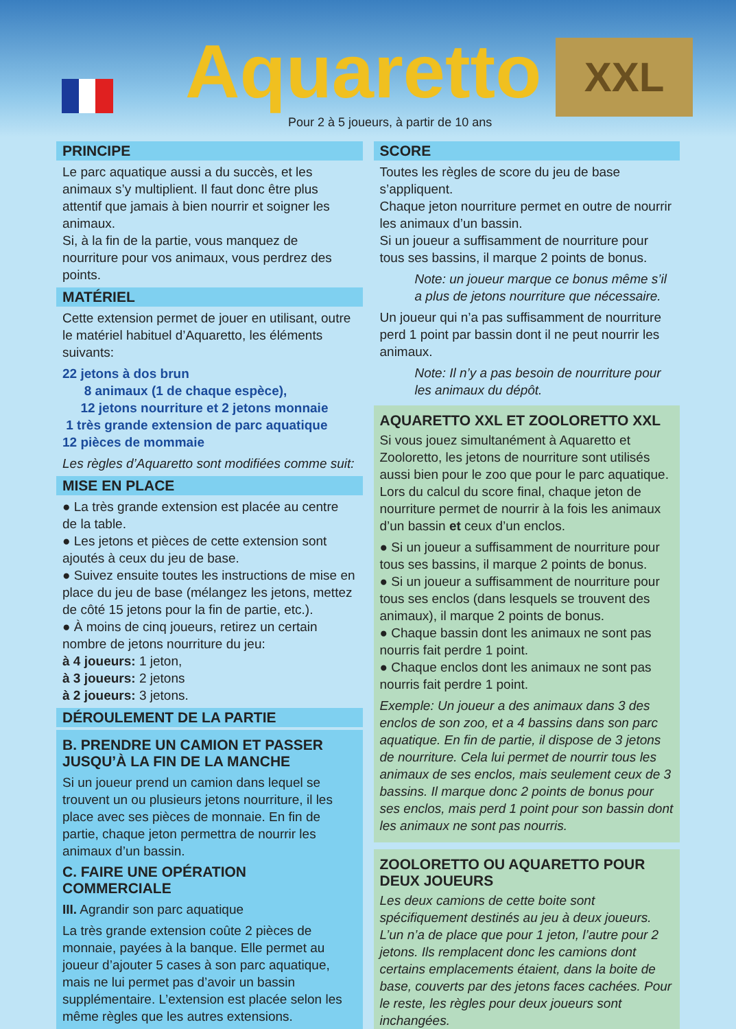Aquaretto XXL
Pour 2 à 5 joueurs, à partir de 10 ans
PRINCIPE
Le parc aquatique aussi a du succès, et les animaux s’y multiplient. Il faut donc être plus attentif que jamais à bien nourrir et soigner les animaux.
Si, à la fin de la partie, vous manquez de nourriture pour vos animaux, vous perdrez des points.
MATÉRIEL
Cette extension permet de jouer en utilisant, outre le matériel habituel d’Aquaretto, les éléments suivants:
22 jetons à dos brun
8 animaux (1 de chaque espèce),
12 jetons nourriture et 2 jetons monnaie
1 très grande extension de parc aquatique
12 pièces de mommaie
Les règles d’Aquaretto sont modifiées comme suit:
MISE EN PLACE
● La très grande extension est placée au centre de la table.
● Les jetons et pièces de cette extension sont ajoutés à ceux du jeu de base.
● Suivez ensuite toutes les instructions de mise en place du jeu de base (mélangez les jetons, mettez de côté 15 jetons pour la fin de partie, etc.).
● À moins de cinq joueurs, retirez un certain nombre de jetons nourriture du jeu:
à 4 joueurs: 1 jeton,
à 3 joueurs: 2 jetons
à 2 joueurs: 3 jetons.
DÉROULEMENT DE LA PARTIE
B. PRENDRE UN CAMION ET PASSER JUSQU’À LA FIN DE LA MANCHE
Si un joueur prend un camion dans lequel se trouvent un ou plusieurs jetons nourriture, il les place avec ses pièces de monnaie. En fin de partie, chaque jeton permettra de nourrir les animaux d’un bassin.
C. FAIRE UNE OPÉRATION COMMERCIALE
III. Agrandir son parc aquatique
La très grande extension coûte 2 pièces de monnaie, payées à la banque. Elle permet au joueur d’ajouter 5 cases à son parc aquatique, mais ne lui permet pas d’avoir un bassin supplémentaire. L’extension est placée selon les même règles que les autres extensions.
SCORE
Toutes les règles de score du jeu de base s’appliquent.
Chaque jeton nourriture permet en outre de nourrir les animaux d’un bassin.
Si un joueur a suffisamment de nourriture pour tous ses bassins, il marque 2 points de bonus.
Note: un joueur marque ce bonus même s’il a plus de jetons nourriture que nécessaire.
Un joueur qui n’a pas suffisamment de nourriture perd 1 point par bassin dont il ne peut nourrir les animaux.
Note: Il n’y a pas besoin de nourriture pour les animaux du dépôt.
AQUARETTO XXL ET ZOOLORETTO XXL
Si vous jouez simultanément à Aquaretto et Zooloretto, les jetons de nourriture sont utilisés aussi bien pour le zoo que pour le parc aquatique. Lors du calcul du score final, chaque jeton de nourriture permet de nourrir à la fois les animaux d’un bassin et ceux d’un enclos.
● Si un joueur a suffisamment de nourriture pour tous ses bassins, il marque 2 points de bonus.
● Si un joueur a suffisamment de nourriture pour tous ses enclos (dans lesquels se trouvent des animaux), il marque 2 points de bonus.
● Chaque bassin dont les animaux ne sont pas nourris fait perdre 1 point.
● Chaque enclos dont les animaux ne sont pas nourris fait perdre 1 point.
Exemple: Un joueur a des animaux dans 3 des enclos de son zoo, et a 4 bassins dans son parc aquatique. En fin de partie, il dispose de 3 jetons de nourriture. Cela lui permet de nourrir tous les animaux de ses enclos, mais seulement ceux de 3 bassins. Il marque donc 2 points de bonus pour ses enclos, mais perd 1 point pour son bassin dont les animaux ne sont pas nourris.
ZOOLORETTO OU AQUARETTO POUR DEUX JOUEURS
Les deux camions de cette boite sont spécifiquement destinés au jeu à deux joueurs. L’un n’a de place que pour 1 jeton, l’autre pour 2 jetons. Ils remplacent donc les camions dont certains emplacements étaient, dans la boite de base, couverts par des jetons faces cachées. Pour le reste, les règles pour deux joueurs sont inchangées.